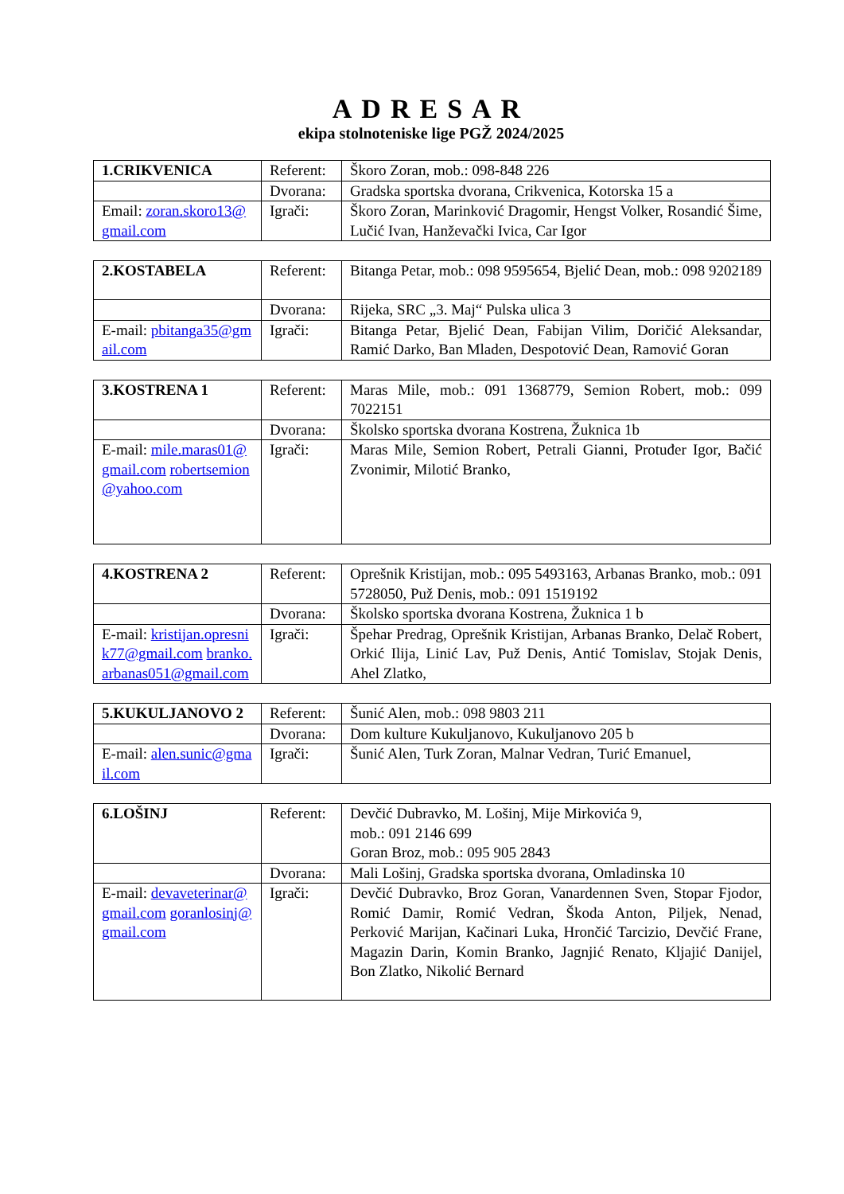ADRESAR
ekipa stolnoteniske lige PGŽ 2024/2025
| 1.CRIKVENICA | Referent: | Škoro Zoran, mob.: 098-848 226 |
| | Dvorana: | Gradska sportska dvorana, Crikvenica, Kotorska 15 a |
| Email: zoran.skoro13@gmail.com | Igrači: | Škoro Zoran, Marinković Dragomir, Hengst Volker, Rosandić Šime, Lučić Ivan, Hanževački Ivica, Car Igor |
| 2.KOSTABELA | Referent: | Bitanga Petar, mob.: 098 9595654, Bjelić Dean, mob.: 098 9202189 |
| | Dvorana: | Rijeka, SRC „3. Maj“ Pulska ulica 3 |
| E-mail: pbitanga35@gmail.com | Igrači: | Bitanga Petar, Bjelić Dean, Fabijan Vilim, Doričić Aleksandar, Ramić Darko, Ban Mladen, Despotović Dean, Ramović Goran |
| 3.KOSTRENA 1 | Referent: | Maras Mile, mob.: 091 1368779, Semion Robert, mob.: 099 7022151 |
| | Dvorana: | Školsko sportska dvorana Kostrena, Žuknica 1b |
| E-mail: mile.maras01@gmail.com robertsemion@yahoo.com | Igrači: | Maras Mile, Semion Robert, Petrali Gianni, Protuđer Igor, Bačić Zvonimir, Milotić Branko, |
| 4.KOSTRENA 2 | Referent: | Oprešnik Kristijan, mob.: 095 5493163, Arbanas Branko, mob.: 091 5728050, Puž Denis, mob.: 091 1519192 |
| | Dvorana: | Školsko sportska dvorana Kostrena, Žuknica 1 b |
| E-mail: kristijan.opresnik77@gmail.com branko.arbanas051@gmail.com | Igrači: | Špehar Predrag, Oprešnik Kristijan, Arbanas Branko, Delač Robert, Orkić Ilija, Linić Lav, Puž Denis, Antić Tomislav, Stojak Denis, Ahel Zlatko, |
| 5.KUKULJANOVO 2 | Referent: | Šunić Alen, mob.: 098 9803 211 |
| | Dvorana: | Dom kulture Kukuljanovo, Kukuljanovo 205 b |
| E-mail: alen.sunic@gmail.com | Igrači: | Šunić Alen, Turk Zoran, Malnar Vedran, Turić Emanuel, |
| 6.LOŠINJ | Referent: | Devčić Dubravko, M. Lošinj, Mije Mirkovića 9, mob.: 091 2146 699 Goran Broz, mob.: 095 905 2843 |
| | Dvorana: | Mali Lošinj, Gradska sportska dvorana, Omladinska 10 |
| E-mail: devaveterinar@gmail.com goranlosinj@gmail.com | Igrači: | Devčić Dubravko, Broz Goran, Vanardennen Sven, Stopar Fjodor, Romić Damir, Romić Vedran, Škoda Anton, Piljek, Nenad, Perković Marijan, Kačinari Luka, Hrončić Tarcizio, Devčić Frane, Magazin Darin, Komin Branko, Jagnjić Renato, Kljajić Danijel, Bon Zlatko, Nikolić Bernard |